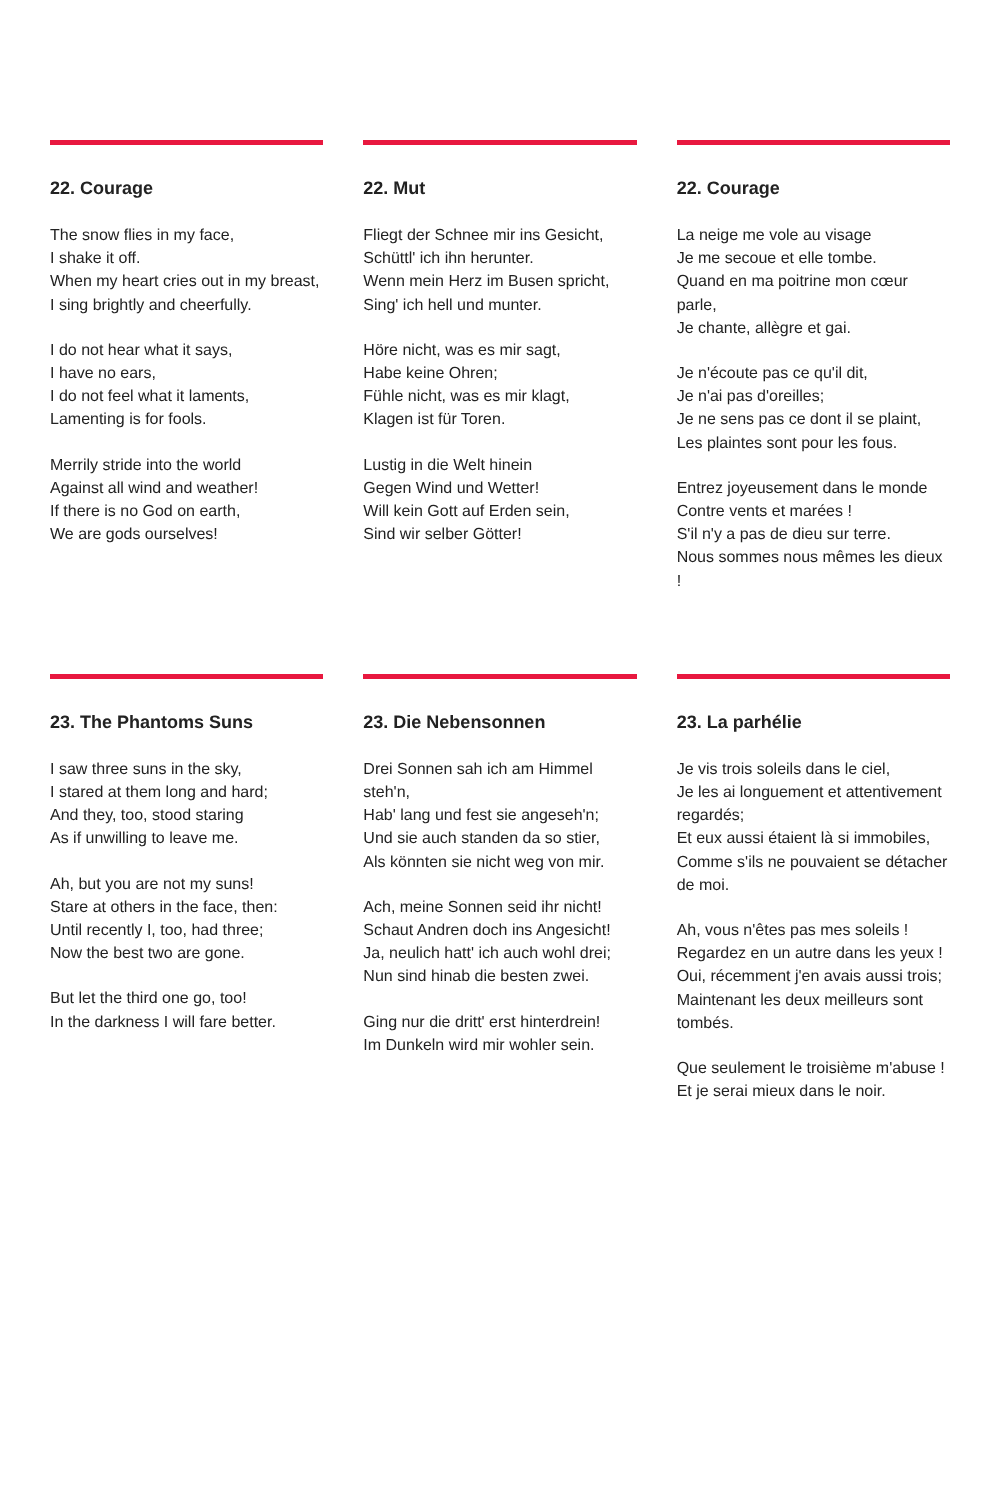22. Courage
The snow flies in my face,
I shake it off.
When my heart cries out in my breast,
I sing brightly and cheerfully.
I do not hear what it says,
I have no ears,
I do not feel what it laments,
Lamenting is for fools.
Merrily stride into the world
Against all wind and weather!
If there is no God on earth,
We are gods ourselves!
22. Mut
Fliegt der Schnee mir ins Gesicht,
Schüttl' ich ihn herunter.
Wenn mein Herz im Busen spricht,
Sing' ich hell und munter.
Höre nicht, was es mir sagt,
Habe keine Ohren;
Fühle nicht, was es mir klagt,
Klagen ist für Toren.
Lustig in die Welt hinein
Gegen Wind und Wetter!
Will kein Gott auf Erden sein,
Sind wir selber Götter!
22. Courage
La neige me vole au visage
Je me secoue et elle tombe.
Quand en ma poitrine mon cœur parle,
Je chante, allègre et gai.
Je n'écoute pas ce qu'il dit,
Je n'ai pas d'oreilles;
Je ne sens pas ce dont il se plaint,
Les plaintes sont pour les fous.
Entrez joyeusement dans le monde
Contre vents et marées !
S'il n'y a pas de dieu sur terre.
Nous sommes nous mêmes les dieux !
23. The Phantoms Suns
I saw three suns in the sky,
I stared at them long and hard;
And they, too, stood staring
As if unwilling to leave me.
Ah, but you are not my suns!
Stare at others in the face, then:
Until recently I, too, had three;
Now the best two are gone.
But let the third one go, too!
In the darkness I will fare better.
23. Die Nebensonnen
Drei Sonnen sah ich am Himmel steh'n,
Hab' lang und fest sie angeseh'n;
Und sie auch standen da so stier,
Als könnten sie nicht weg von mir.
Ach, meine Sonnen seid ihr nicht!
Schaut Andren doch ins Angesicht!
Ja, neulich hatt' ich auch wohl drei;
Nun sind hinab die besten zwei.
Ging nur die dritt' erst hinterdrein!
Im Dunkeln wird mir wohler sein.
23. La parhélie
Je vis trois soleils dans le ciel,
Je les ai longuement et attentivement regardés;
Et eux aussi étaient là si immobiles,
Comme s'ils ne pouvaient se détacher de moi.
Ah, vous n'êtes pas mes soleils !
Regardez en un autre dans les yeux !
Oui, récemment j'en avais aussi trois;
Maintenant les deux meilleurs sont tombés.
Que seulement le troisième m'abuse !
Et je serai mieux dans le noir.